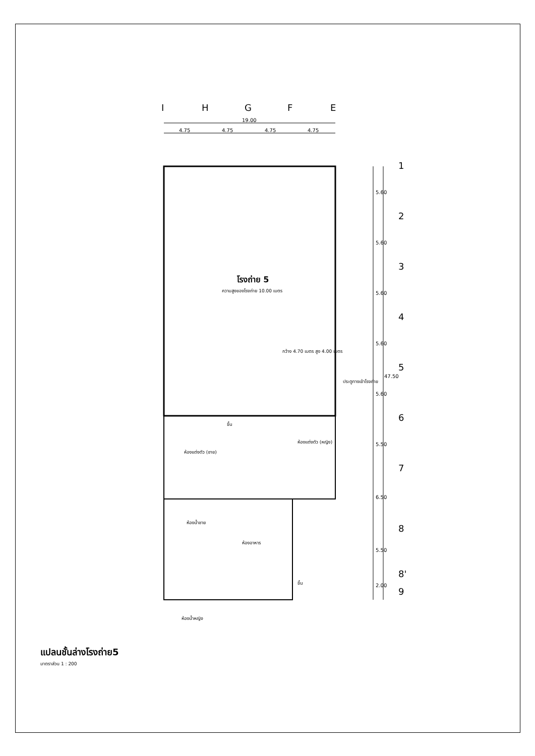I
H
G
F
E
1
2
3
4
5
6
7
8
8'
9
19.00
4.75
4.75
4.75
4.75
5.60
5.60
5.60
5.60
5.60
5.50
6.50
5.50
2.00
47.50
โรงถ่าย 5
ความสูงของโรงถ่าย 10.00 เมตร
กว้าง 4.70 เมตร สูง 4.00 เมตร
ประตูทางเข้าโรงถ่าย
ห้องแต่งตัว (หญิง)
ห้องแต่งตัว (ชาย)
ขึ้น
ห้องอาหาร
ห้องน้ำชาย
ห้องน้ำหญิง
ขึ้น
แปลนชั้นล่างโรงถ่าย5
มาตราส่วน 1 : 200